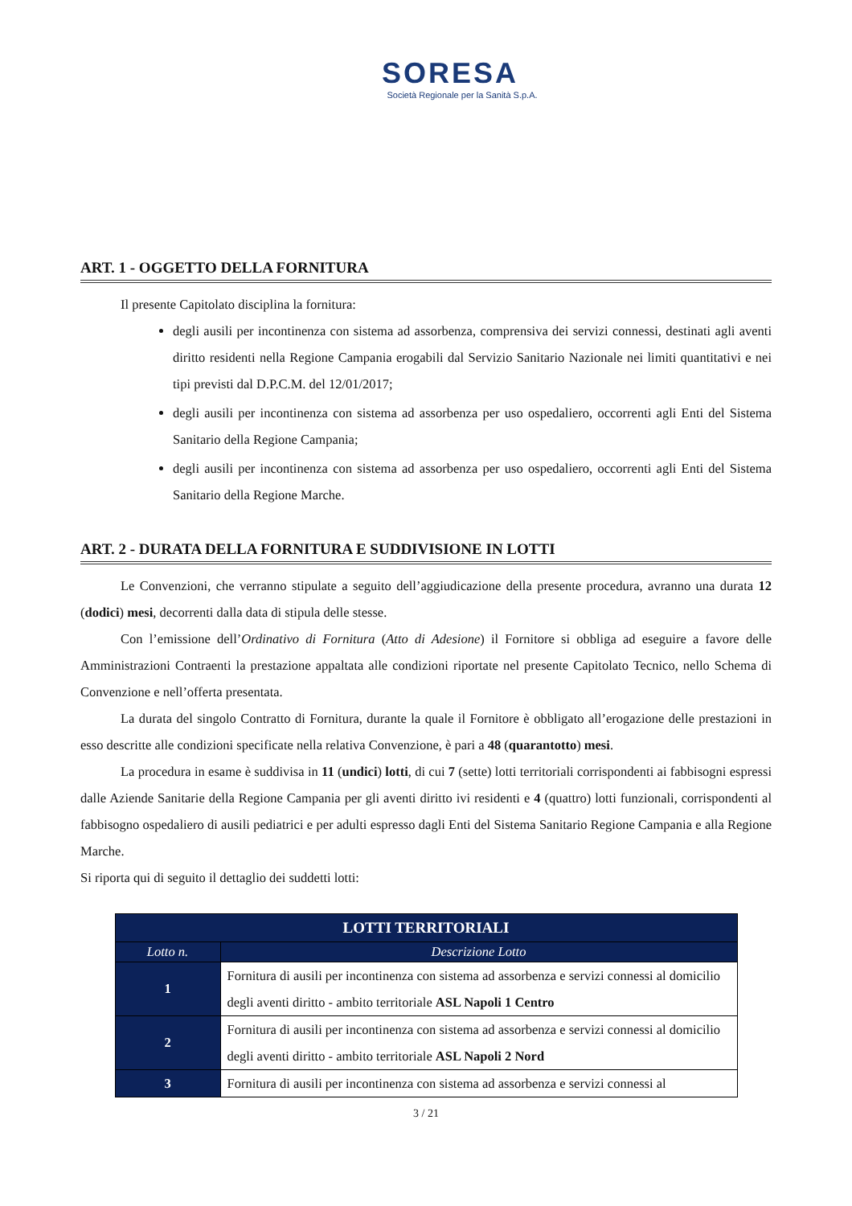SORESA
Società Regionale per la Sanità S.p.A.
ART. 1 - OGGETTO DELLA FORNITURA
Il presente Capitolato disciplina la fornitura:
degli ausili per incontinenza con sistema ad assorbenza, comprensiva dei servizi connessi, destinati agli aventi diritto residenti nella Regione Campania erogabili dal Servizio Sanitario Nazionale nei limiti quantitativi e nei tipi previsti dal D.P.C.M. del 12/01/2017;
degli ausili per incontinenza con sistema ad assorbenza per uso ospedaliero, occorrenti agli Enti del Sistema Sanitario della Regione Campania;
degli ausili per incontinenza con sistema ad assorbenza per uso ospedaliero, occorrenti agli Enti del Sistema Sanitario della Regione Marche.
ART. 2 - DURATA DELLA FORNITURA E SUDDIVISIONE IN LOTTI
Le Convenzioni, che verranno stipulate a seguito dell’aggiudicazione della presente procedura, avranno una durata 12 (dodici) mesi, decorrenti dalla data di stipula delle stesse.
Con l’emissione dell’Ordinativo di Fornitura (Atto di Adesione) il Fornitore si obbliga ad eseguire a favore delle Amministrazioni Contraenti la prestazione appaltata alle condizioni riportate nel presente Capitolato Tecnico, nello Schema di Convenzione e nell’offerta presentata.
La durata del singolo Contratto di Fornitura, durante la quale il Fornitore è obbligato all’erogazione delle prestazioni in esso descritte alle condizioni specificate nella relativa Convenzione, è pari a 48 (quarantotto) mesi.
La procedura in esame è suddivisa in 11 (undici) lotti, di cui 7 (sette) lotti territoriali corrispondenti ai fabbisogni espressi dalle Aziende Sanitarie della Regione Campania per gli aventi diritto ivi residenti e 4 (quattro) lotti funzionali, corrispondenti al fabbisogno ospedaliero di ausili pediatrici e per adulti espresso dagli Enti del Sistema Sanitario Regione Campania e alla Regione Marche.
Si riporta qui di seguito il dettaglio dei suddetti lotti:
| LOTTI TERRITORIALI | |
| --- | --- |
| Lotto n. | Descrizione Lotto |
| 1 | Fornitura di ausili per incontinenza con sistema ad assorbenza e servizi connessi al domicilio degli aventi diritto - ambito territoriale ASL Napoli 1 Centro |
| 2 | Fornitura di ausili per incontinenza con sistema ad assorbenza e servizi connessi al domicilio degli aventi diritto - ambito territoriale ASL Napoli 2 Nord |
| 3 | Fornitura di ausili per incontinenza con sistema ad assorbenza e servizi connessi al |
3 / 21